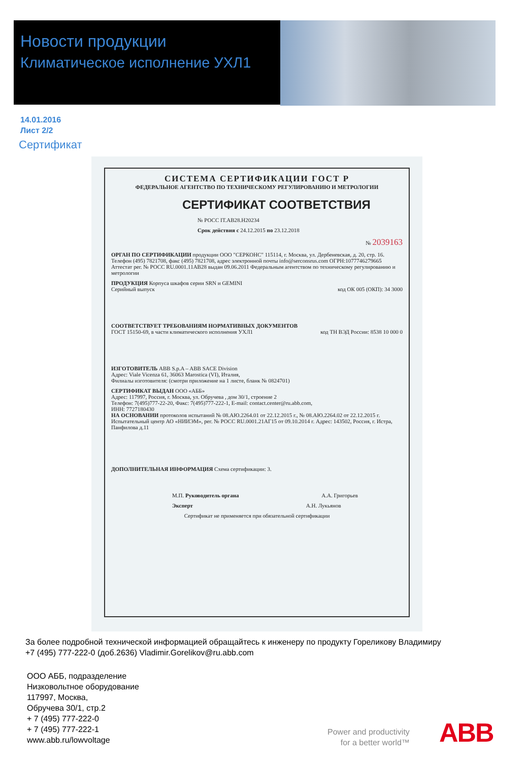Новости продукции
Климатическое исполнение УХЛ1
14.01.2016
Лист 2/2
Сертификат
СИСТЕМА СЕРТИФИКАЦИИ ГОСТ Р
ФЕДЕРАЛЬНОЕ АГЕНТСТВО ПО ТЕХНИЧЕСКОМУ РЕГУЛИРОВАНИЮ И МЕТРОЛОГИИ
СЕРТИФИКАТ СООТВЕТСТВИЯ
№ РОСС IT.АВ28.Н20234
Срок действия с 24.12.2015 по 23.12.2018
№ 2039163
ОРГАН ПО СЕРТИФИКАЦИИ продукции ООО "СЕРКОНС" 115114, г. Москва, ул. Дербеневская, д. 20, стр. 16. Телефон (495) 7821708, факс (495) 7821708, адрес электронной почты info@serconsrus.com ОГРН:1077746279665 Аттестат рег. № РОСС RU.0001.11АВ28 выдан 09.06.2011 Федеральным агентством по техническому регулированию и метрологии
ПРОДУКЦИЯ Корпуса шкафов серии SRN и GEMINI
Серийный выпуск код ОК 005 (ОКП): 34 3000
СООТВЕТСТВУЕТ ТРЕБОВАНИЯМ НОРМАТИВНЫХ ДОКУМЕНТОВ
ГОСТ 15150-69, в части климатического исполнения УХЛ1 код ТН ВЭД России: 8538 10 000 0
ИЗГОТОВИТЕЛЬ ABB S.p.A – ABB SACE Division
Адрес: Viale Vicenza 61, 36063 Marostica (VI), Италия,
Филиалы изготовителя: (смотри приложение на 1 листе, бланк № 0824701)
СЕРТИФИКАТ ВЫДАН ООО «АББ»
Адрес: 117997, Россия, г. Москва, ул. Обручева , дом 30/1, строение 2
Телефон: 7(495)777-22-20, Факс: 7(495)777-222-1, E-mail: contact.center@ru.abb.com,
ИНН: 7727180430
НА ОСНОВАНИИ протоколов испытаний № 08.АЮ.2264.01 от 22.12.2015 г., № 08.АЮ.2264.02 от 22.12.2015 г. Испытательный центр АО «НИИЭМ», рег. № РОСС RU.0001.21АГ15 от 09.10.2014 г. Адрес: 143502, Россия, г. Истра, Панфилова д.11
ДОПОЛНИТЕЛЬНАЯ ИНФОРМАЦИЯ Схема сертификации: 3.
М.П. Руководитель органа А.А. Григорьев
Эксперт А.Н. Лукьянов
Сертификат не применяется при обязательной сертификации
За более подробной технической информацией обращайтесь к инженеру по продукту Гореликову Владимиру
+7 (495) 777-222-0 (доб.2636) Vladimir.Gorelikov@ru.abb.com
ООО АББ, подразделение
Низковольтное оборудование
117997, Москва,
Обручева 30/1, стр.2
+ 7 (495) 777-222-0
+ 7 (495) 777-222-1
www.abb.ru/lowvoltage
Power and productivity
for a better world™
ABB